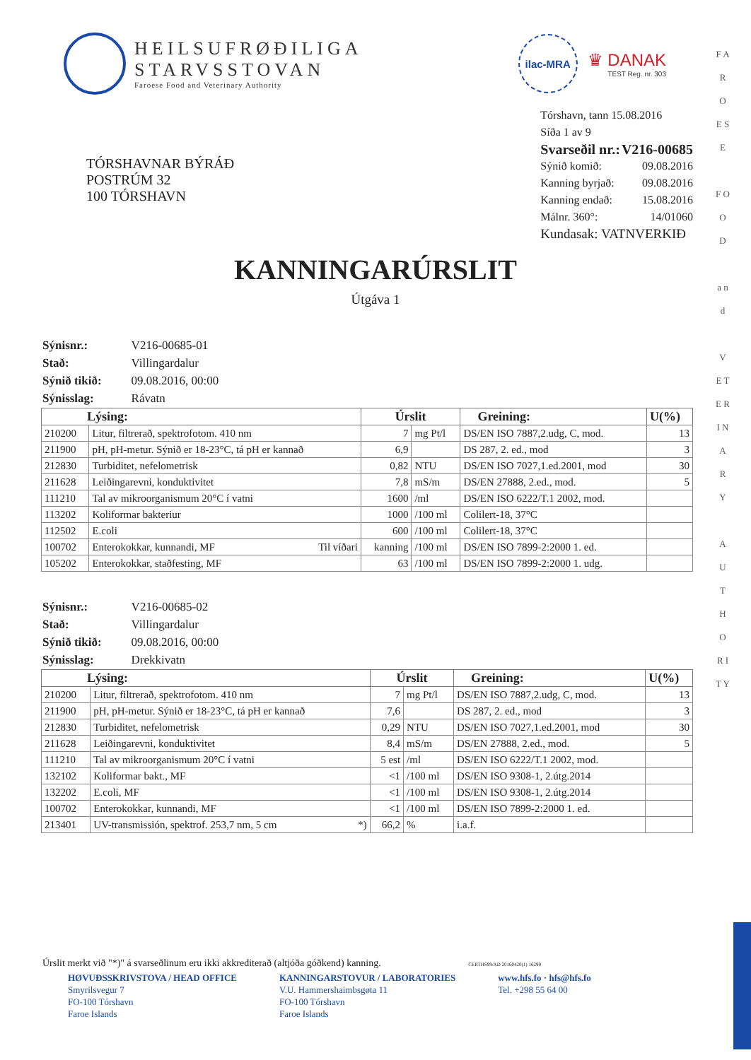HEILSUFRØÐILIGA
STARVSSTOVAN
Faroese Food and Veterinary Authority
ilac-MRA
♛ DANAK
TEST Reg. nr. 303
TÓRSHAVNAR BÝRÁÐ
POSTRÚM 32
100 TÓRSHAVN
| Tórshavn, tann 15.08.2016 | |
| Síða 1 av 9 | |
| Svarseðil nr.: | V216-00685 |
| Sýnið komið: | 09.08.2016 |
| Kanning byrjað: | 09.08.2016 |
| Kanning endað: | 15.08.2016 |
| Málnr. 360°: | 14/01060 |
| Kundasak: VATNVERKIÐ | |
KANNINGARÚRSLIT
Útgáva 1
| Sýnisnr.: | V216-00685-01 |
| Stað: | Villingardalur |
| Sýnið tikið: | 09.08.2016, 00:00 |
| Sýnisslag: | Rávatn |
| Lýsing: | | Úrslit | | Greining: | U(%) |
| --- | --- | --- | --- | --- | --- |
| 210200 | Litur, filtrerað, spektrofotom. 410 nm | 7 | mg Pt/l | DS/EN ISO 7887,2.udg, C, mod. | 13 |
| 211900 | pH, pH-metur. Sýnið er 18-23°C, tá pH er kannað | 6,9 | | DS 287, 2. ed., mod | 3 |
| 212830 | Turbiditet, nefelometrisk | 0,82 | NTU | DS/EN ISO 7027,1.ed.2001, mod | 30 |
| 211628 | Leiðingarevni, konduktivitet | 7,8 | mS/m | DS/EN 27888, 2.ed., mod. | 5 |
| 111210 | Tal av mikroorganismum 20°C í vatni | 1600 | /ml | DS/EN ISO 6222/T.1 2002, mod. | |
| 113202 | Koliformar bakteriur | 1000 | /100 ml | Colilert-18, 37°C | |
| 112502 | E.coli | 600 | /100 ml | Colilert-18, 37°C | |
| 100702 | Enterokokkar, kunnandi, MF Til víðari | kanning | /100 ml | DS/EN ISO 7899-2:2000 1. ed. | |
| 105202 | Enterokokkar, staðfesting, MF | 63 | /100 ml | DS/EN ISO 7899-2:2000 1. udg. | |
| Sýnisnr.: | V216-00685-02 |
| Stað: | Villingardalur |
| Sýnið tikið: | 09.08.2016, 00:00 |
| Sýnisslag: | Drekkivatn |
| Lýsing: | | Úrslit | | Greining: | U(%) |
| --- | --- | --- | --- | --- | --- |
| 210200 | Litur, filtrerað, spektrofotom. 410 nm | 7 | mg Pt/l | DS/EN ISO 7887,2.udg, C, mod. | 13 |
| 211900 | pH, pH-metur. Sýnið er 18-23°C, tá pH er kannað | 7,6 | | DS 287, 2. ed., mod | 3 |
| 212830 | Turbiditet, nefelometrisk | 0,29 | NTU | DS/EN ISO 7027,1.ed.2001, mod | 30 |
| 211628 | Leiðingarevni, konduktivitet | 8,4 | mS/m | DS/EN 27888, 2.ed., mod. | 5 |
| 111210 | Tal av mikroorganismum 20°C í vatni | 5 est | /ml | DS/EN ISO 6222/T.1 2002, mod. | |
| 132102 | Koliformar bakt., MF | <1 | /100 ml | DS/EN ISO 9308-1, 2.útg.2014 | |
| 132202 | E.coli, MF | <1 | /100 ml | DS/EN ISO 9308-1, 2.útg.2014 | |
| 100702 | Enterokokkar, kunnandi, MF | <1 | /100 ml | DS/EN ISO 7899-2:2000 1. ed. | |
| 213401 | UV-transmissión, spektrof. 253,7 nm, 5 cm *) | 66,2 | % | i.a.f. | |
Úrslit merkt við "*)" á svarseðlinum eru ikki akkrediterað (altjóða góðkend) kanning. CERTHS99/AD 20160420(1) 16299
HØVUÐSSKRIVSTOVA / HEAD OFFICE
Smyrilsvegur 7
FO-100 Tórshavn
Faroe Islands
KANNINGARSTOVUR / LABORATORIES
V.U. Hammershaimbsgøta 11
FO-100 Tórshavn
Faroe Islands
www.hfs.fo · hfs@hfs.fo
Tel. +298 55 64 00
F A R O E S E
F O O D
a n d
V E T E R I N A R Y
A U T H O R I T Y